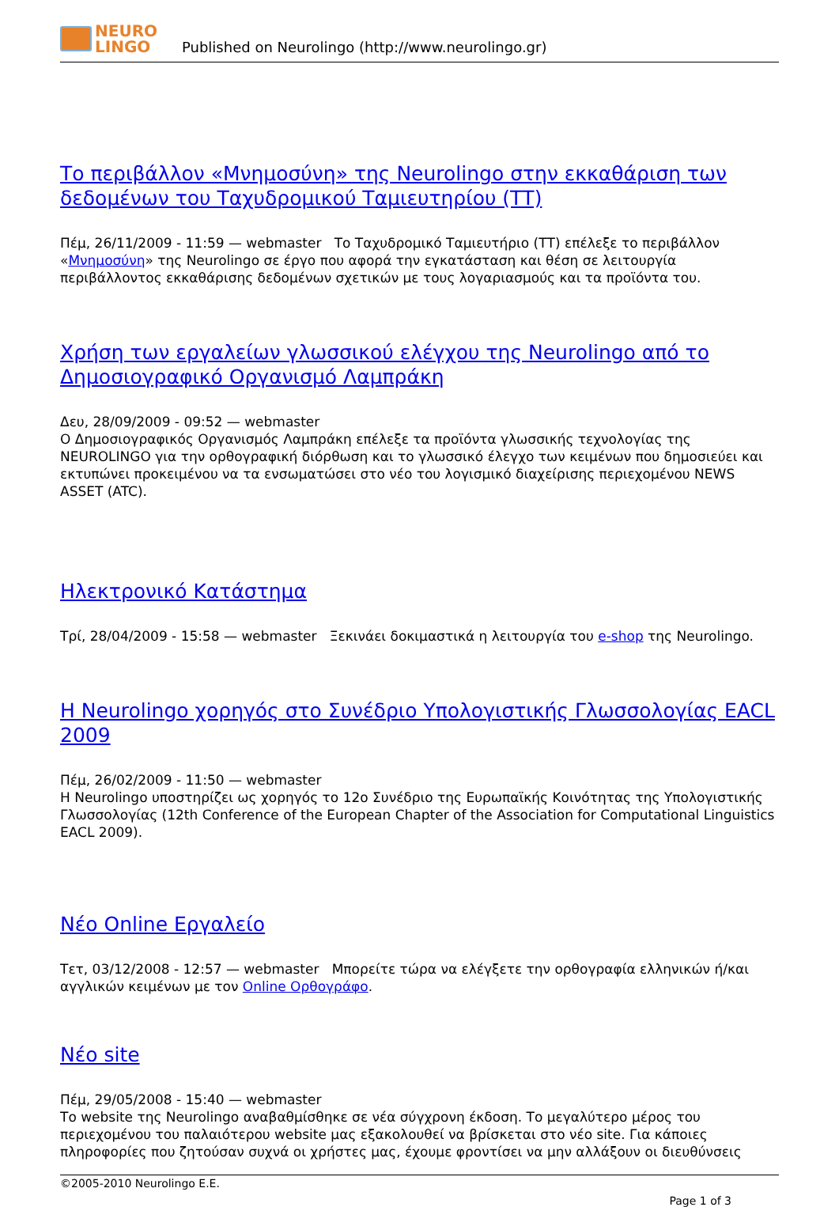NEURO
LINGO
Published on Neurolingo (http://www.neurolingo.gr)
Το περιβάλλον «Μνημοσύνη» της Neurolingo στην εκκαθάριση των δεδομένων του Ταχυδρομικού Ταμιευτηρίου (ΤΤ)
Πέμ, 26/11/2009 - 11:59 — webmaster Το Ταχυδρομικό Ταμιευτήριο (ΤΤ) επέλεξε το περιβάλλον «Μνημοσύνη» της Neurolingo σε έργο που αφορά την εγκατάσταση και θέση σε λειτουργία περιβάλλοντος εκκαθάρισης δεδομένων σχετικών με τους λογαριασμούς και τα προϊόντα του.
Χρήση των εργαλείων γλωσσικού ελέγχου της Neurolingo από το Δημοσιογραφικό Οργανισμό Λαμπράκη
Δευ, 28/09/2009 - 09:52 — webmaster
Ο Δημοσιογραφικός Οργανισμός Λαμπράκη επέλεξε τα προϊόντα γλωσσικής τεχνολογίας της NEUROLINGO για την ορθογραφική διόρθωση και το γλωσσικό έλεγχο των κειμένων που δημοσιεύει και εκτυπώνει προκειμένου να τα ενσωματώσει στο νέο του λογισμικό διαχείρισης περιεχομένου NEWS ASSET (ATC).
Ηλεκτρονικό Κατάστημα
Τρί, 28/04/2009 - 15:58 — webmaster Ξεκινάει δοκιμαστικά η λειτουργία του e-shop της Neurolingo.
Η Neurolingo χορηγός στο Συνέδριο Υπολογιστικής Γλωσσολογίας EACL 2009
Πέμ, 26/02/2009 - 11:50 — webmaster
Η Neurolingo υποστηρίζει ως χορηγός το 12ο Συνέδριο της Ευρωπαϊκής Κοινότητας της Υπολογιστικής Γλωσσολογίας (12th Conference of the European Chapter of the Association for Computational Linguistics EACL 2009).
Νέο Online Εργαλείο
Τετ, 03/12/2008 - 12:57 — webmaster Μπορείτε τώρα να ελέγξετε την ορθογραφία ελληνικών ή/και αγγλικών κειμένων με τον Online Ορθογράφο.
Νέο site
Πέμ, 29/05/2008 - 15:40 — webmaster
Το website της Neurolingo αναβαθμίσθηκε σε νέα σύγχρονη έκδοση. Το μεγαλύτερο μέρος του περιεχομένου του παλαιότερου website μας εξακολουθεί να βρίσκεται στο νέο site. Για κάποιες πληροφορίες που ζητούσαν συχνά οι χρήστες μας, έχουμε φροντίσει να μην αλλάξουν οι διευθύνσεις
©2005-2010 Neurolingo E.E.
Page 1 of 3